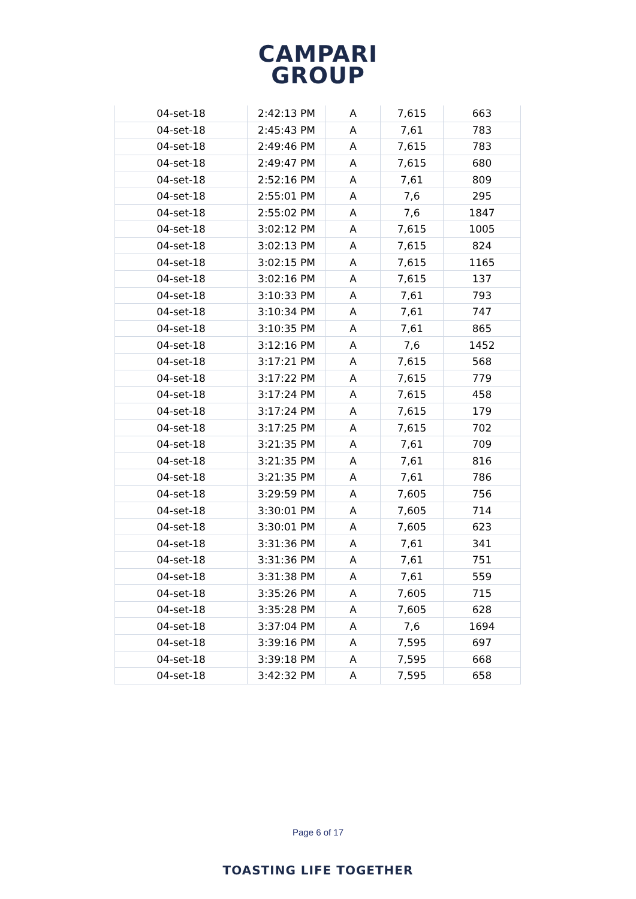CAMPARI
GROUP
| 04-set-18 | 2:42:13 PM | A | 7,615 | 663 |
| 04-set-18 | 2:45:43 PM | A | 7,61 | 783 |
| 04-set-18 | 2:49:46 PM | A | 7,615 | 783 |
| 04-set-18 | 2:49:47 PM | A | 7,615 | 680 |
| 04-set-18 | 2:52:16 PM | A | 7,61 | 809 |
| 04-set-18 | 2:55:01 PM | A | 7,6 | 295 |
| 04-set-18 | 2:55:02 PM | A | 7,6 | 1847 |
| 04-set-18 | 3:02:12 PM | A | 7,615 | 1005 |
| 04-set-18 | 3:02:13 PM | A | 7,615 | 824 |
| 04-set-18 | 3:02:15 PM | A | 7,615 | 1165 |
| 04-set-18 | 3:02:16 PM | A | 7,615 | 137 |
| 04-set-18 | 3:10:33 PM | A | 7,61 | 793 |
| 04-set-18 | 3:10:34 PM | A | 7,61 | 747 |
| 04-set-18 | 3:10:35 PM | A | 7,61 | 865 |
| 04-set-18 | 3:12:16 PM | A | 7,6 | 1452 |
| 04-set-18 | 3:17:21 PM | A | 7,615 | 568 |
| 04-set-18 | 3:17:22 PM | A | 7,615 | 779 |
| 04-set-18 | 3:17:24 PM | A | 7,615 | 458 |
| 04-set-18 | 3:17:24 PM | A | 7,615 | 179 |
| 04-set-18 | 3:17:25 PM | A | 7,615 | 702 |
| 04-set-18 | 3:21:35 PM | A | 7,61 | 709 |
| 04-set-18 | 3:21:35 PM | A | 7,61 | 816 |
| 04-set-18 | 3:21:35 PM | A | 7,61 | 786 |
| 04-set-18 | 3:29:59 PM | A | 7,605 | 756 |
| 04-set-18 | 3:30:01 PM | A | 7,605 | 714 |
| 04-set-18 | 3:30:01 PM | A | 7,605 | 623 |
| 04-set-18 | 3:31:36 PM | A | 7,61 | 341 |
| 04-set-18 | 3:31:36 PM | A | 7,61 | 751 |
| 04-set-18 | 3:31:38 PM | A | 7,61 | 559 |
| 04-set-18 | 3:35:26 PM | A | 7,605 | 715 |
| 04-set-18 | 3:35:28 PM | A | 7,605 | 628 |
| 04-set-18 | 3:37:04 PM | A | 7,6 | 1694 |
| 04-set-18 | 3:39:16 PM | A | 7,595 | 697 |
| 04-set-18 | 3:39:18 PM | A | 7,595 | 668 |
| 04-set-18 | 3:42:32 PM | A | 7,595 | 658 |
Page 6 of 17
TOASTING LIFE TOGETHER